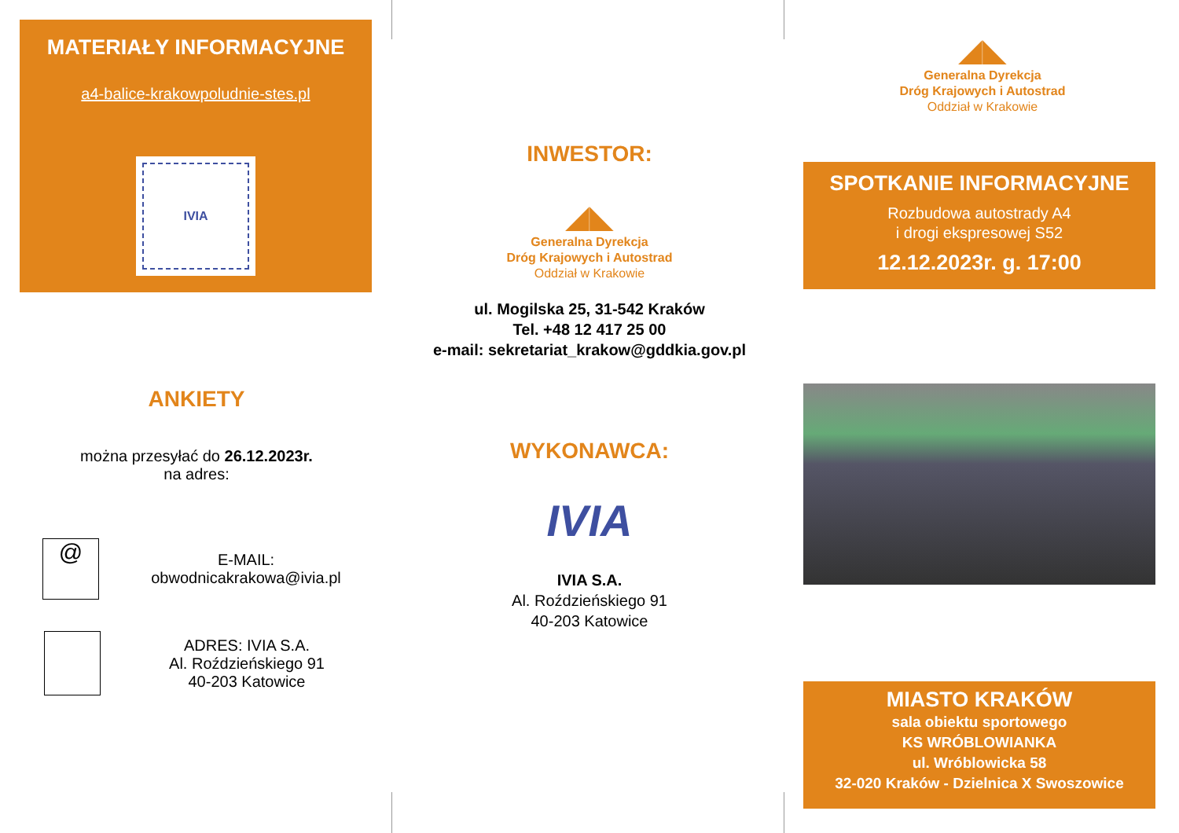MATERIAŁY INFORMACYJNE
a4-balice-krakowpoludnie-stes.pl
IVIA
ANKIETY
można przesyłać do 26.12.2023r.
na adres:
@
E-MAIL:
obwodnicakrakowa@ivia.pl
ADRES: IVIA S.A.
Al. Roździeńskiego 91
40-203 Katowice
INWESTOR:
◢◣
Generalna Dyrekcja
Dróg Krajowych i Autostrad
Oddział w Krakowie
ul. Mogilska 25, 31-542 Kraków
Tel. +48 12 417 25 00
e-mail: sekretariat_krakow@gddkia.gov.pl
WYKONAWCA:
IVIA
IVIA S.A.
Al. Roździeńskiego 91
40-203 Katowice
◢◣
Generalna Dyrekcja
Dróg Krajowych i Autostrad
Oddział w Krakowie
SPOTKANIE INFORMACYJNE
Rozbudowa autostrady A4
i drogi ekspresowej S52
12.12.2023r. g. 17:00
MIASTO KRAKÓW
sala obiektu sportowego
KS WRÓBLOWIANKA
ul. Wróblowicka 58
32-020 Kraków - Dzielnica X Swoszowice